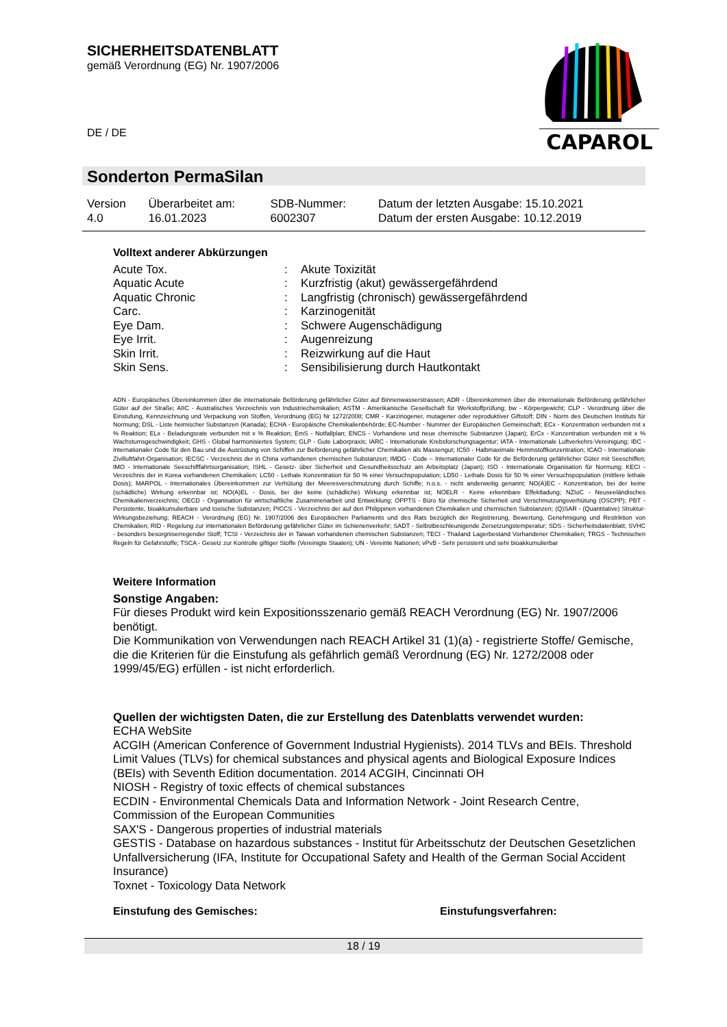SICHERHEITSDATENBLATT
gemäß Verordnung (EG) Nr. 1907/2006
DE / DE
CAPAROL
Sonderton PermaSilan
| Version 4.0 | Überarbeitet am: 16.01.2023 | SDB-Nummer: 6002307 | Datum der letzten Ausgabe: 15.10.2021 Datum der ersten Ausgabe: 10.12.2019 |
Volltext anderer Abkürzungen
| Acute Tox. | : | Akute Toxizität |
| Aquatic Acute | : | Kurzfristig (akut) gewässergefährdend |
| Aquatic Chronic | : | Langfristig (chronisch) gewässergefährdend |
| Carc. | : | Karzinogenität |
| Eye Dam. | : | Schwere Augenschädigung |
| Eye Irrit. | : | Augenreizung |
| Skin Irrit. | : | Reizwirkung auf die Haut |
| Skin Sens. | : | Sensibilisierung durch Hautkontakt |
ADN - Europäisches Übereinkommen über die internationale Beförderung gefährlicher Güter auf Binnenwasserstrassen; ADR - Übereinkommen über die internationale Beförderung gefährlicher Güter auf der Straße; AIIC - Australisches Verzeichnis von Industriechemikalien; ASTM - Amerikanische Gesellschaft für Werkstoffprüfung; bw - Körpergewicht; CLP - Verordnung über die Einstufung, Kennzeichnung und Verpackung von Stoffen, Verordnung (EG) Nr 1272/2008; CMR - Karzinogener, mutagener oder reproduktiver Giftstoff; DIN - Norm des Deutschen Instituts für Normung; DSL - Liste heimischer Substanzen (Kanada); ECHA - Europäische Chemikalienbehörde; EC-Number - Nummer der Europäischen Gemeinschaft; ECx - Konzentration verbunden mit x % Reaktion; ELx - Beladungsrate verbunden mit x % Reaktion; EmS - Notfallplan; ENCS - Vorhandene und neue chemische Substanzen (Japan); ErCx - Konzentration verbunden mit x % Wachstumsgeschwindigkeit; GHS - Global harmonisiertes System; GLP - Gute Laborpraxis; IARC - Internationale Krebsforschungsagentur; IATA - Internationale Luftverkehrs-Vereinigung; IBC - Internationaler Code für den Bau und die Ausrüstung von Schiffen zur Beförderung gefährlicher Chemikalien als Massengut; IC50 - Halbmaximale Hemmstoffkonzentration; ICAO - Internationale Zivilluftfahrt-Organisation; IECSC - Verzeichnis der in China vorhandenen chemischen Substanzen; IMDG - Code – Internationaler Code für die Beförderung gefährlicher Güter mit Seeschiffen; IMO - Internationale Seeschifffahrtsorganisation; ISHL - Gesetz- über Sicherheit und Gesundheitsschutz am Arbeitsplatz (Japan); ISO - Internationale Organisation für Normung; KECI - Verzeichnis der in Korea vorhandenen Chemikalien; LC50 - Lethale Konzentration für 50 % einer Versuchspopulation; LD50 - Lethale Dosis für 50 % einer Versuchspopulation (mittlere lethale Dosis); MARPOL - Internationales Übereinkommen zur Verhütung der Meeresverschmutzung durch Schiffe; n.o.s. - nicht anderweitig genannt; NO(A)EC - Konzentration, bei der keine (schädliche) Wirkung erkennbar ist; NO(A)EL - Dosis, bei der keine (schädliche) Wirkung erkennbar ist; NOELR - Keine erkennbare Effektladung; NZIoC - Neuseeländisches Chemikalienverzeichnis; OECD - Organisation für wirtschaftliche Zusammenarbeit und Entwicklung; OPPTS - Büro für chemische Sicherheit und Verschmutzungsverhütung (OSCPP); PBT - Persistente, bioakkumulierbare und toxische Substanzen; PICCS - Verzeichnis der auf den Philippinen vorhandenen Chemikalien und chemischen Substanzen; (Q)SAR - (Quantitative) Struktur-Wirkungsbeziehung; REACH - Verordnung (EG) Nr. 1907/2006 des Europäischen Parliaments und des Rats bezüglich der Registrierung, Bewertung, Genehmigung und Restriktion von Chemikalien; RID - Regelung zur internationalen Beförderung gefährlicher Güter im Schienenverkehr; SADT - Selbstbeschleunigende Zersetzungstemperatur; SDS - Sicherheitsdatenblatt; SVHC - besonders besorgniserregender Stoff; TCSI - Verzeichnis der in Taiwan vorhandenen chemischen Substanzen; TECI - Thailand Lagerbestand Vorhandener Chemikalien; TRGS - Technischen Regeln für Gefahrstoffe; TSCA - Gesetz zur Kontrolle giftiger Stoffe (Vereinigte Staaten); UN - Vereinte Nationen; vPvB - Sehr persistent und sehr bioakkumulierbar
Weitere Information
Sonstige Angaben:
Für dieses Produkt wird kein Expositionsszenario gemäß REACH Verordnung (EG) Nr. 1907/2006 benötigt.
Die Kommunikation von Verwendungen nach REACH Artikel 31 (1)(a) - registrierte Stoffe/ Gemische, die die Kriterien für die Einstufung als gefährlich gemäß Verordnung (EG) Nr. 1272/2008 oder 1999/45/EG) erfüllen - ist nicht erforderlich.
Quellen der wichtigsten Daten, die zur Erstellung des Datenblatts verwendet wurden:
ECHA WebSite
ACGIH (American Conference of Government Industrial Hygienists). 2014 TLVs and BEIs. Threshold Limit Values (TLVs) for chemical substances and physical agents and Biological Exposure Indices (BEIs) with Seventh Edition documentation. 2014 ACGIH, Cincinnati OH
NIOSH - Registry of toxic effects of chemical substances
ECDIN - Environmental Chemicals Data and Information Network - Joint Research Centre, Commission of the European Communities
SAX'S - Dangerous properties of industrial materials
GESTIS - Database on hazardous substances - Institut für Arbeitsschutz der Deutschen Gesetzlichen Unfallversicherung (IFA, Institute for Occupational Safety and Health of the German Social Accident Insurance)
Toxnet - Toxicology Data Network
Einstufung des Gemisches: Einstufungsverfahren:
18 / 19